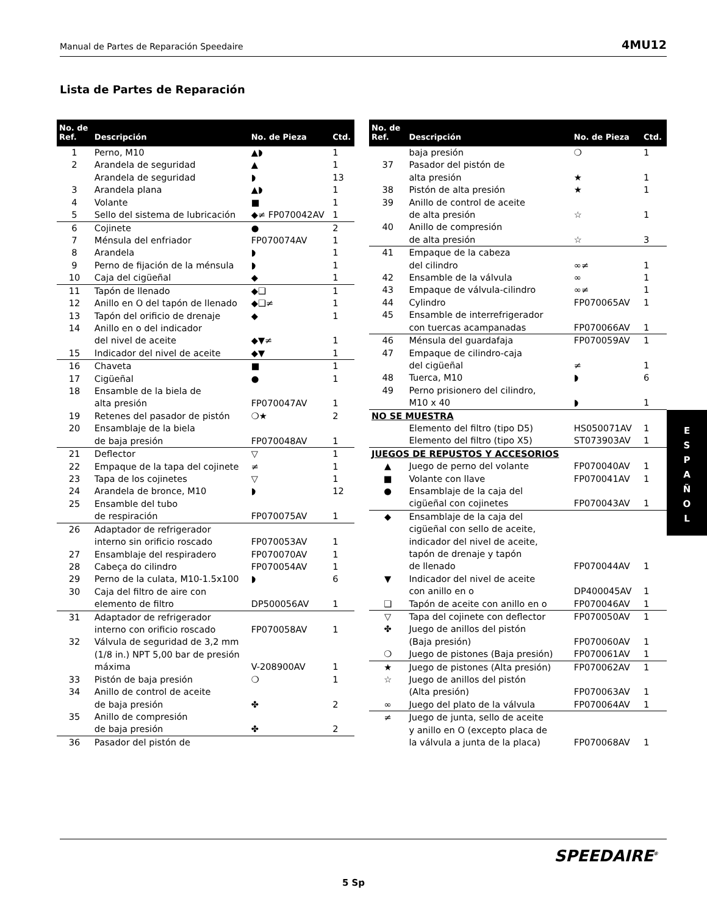Manual de Partes de Reparación Speedaire 4MU12
Lista de Partes de Reparación
| No. de Ref. | Descripción | No. de Pieza | Ctd. |
| --- | --- | --- | --- |
| 1 | Perno, M10 | ▲◗ | 1 |
| 2 | Arandela de seguridad | ▲ | 1 |
| | Arandela de seguridad | ◗ | 13 |
| 3 | Arandela plana | ▲◗ | 1 |
| 4 | Volante | ■ | 1 |
| 5 | Sello del sistema de lubricación | ◆≠ FP070042AV | 1 |
| 6 | Cojinete | ● | 2 |
| 7 | Ménsula del enfriador | FP070074AV | 1 |
| 8 | Arandela | ◗ | 1 |
| 9 | Perno de fijación de la ménsula | ◗ | 1 |
| 10 | Caja del cigüeñal | ◆ | 1 |
| 11 | Tapón de llenado | ◆❑ | 1 |
| 12 | Anillo en O del tapón de llenado | ◆❑≠ | 1 |
| 13 | Tapón del orificio de drenaje | ◆ | 1 |
| 14 | Anillo en o del indicador del nivel de aceite | ◆▼≠ | 1 |
| 15 | Indicador del nivel de aceite | ◆▼ | 1 |
| 16 | Chaveta | ■ | 1 |
| 17 | Cigüeñal | ● | 1 |
| 18 | Ensamble de la biela de alta presión | FP070047AV | 1 |
| 19 | Retenes del pasador de pistón | ❍★ | 2 |
| 20 | Ensamblaje de la biela de baja presión | FP070048AV | 1 |
| 21 | Deflector | ▽ | 1 |
| 22 | Empaque de la tapa del cojinete | ≠ | 1 |
| 23 | Tapa de los cojinetes | ▽ | 1 |
| 24 | Arandela de bronce, M10 | ◗ | 12 |
| 25 | Ensamble del tubo de respiración | FP070075AV | 1 |
| 26 | Adaptador de refrigerador interno sin orificio roscado | FP070053AV | 1 |
| 27 | Ensamblaje del respiradero | FP070070AV | 1 |
| 28 | Cabeça do cilindro | FP070054AV | 1 |
| 29 | Perno de la culata, M10-1.5x100 | ◗ | 6 |
| 30 | Caja del filtro de aire con elemento de filtro | DP500056AV | 1 |
| 31 | Adaptador de refrigerador interno con orificio roscado | FP070058AV | 1 |
| 32 | Válvula de seguridad de 3,2 mm (1/8 in.) NPT 5,00 bar de presión máxima | V-208900AV | 1 |
| 33 | Pistón de baja presión | ❍ | 1 |
| 34 | Anillo de control de aceite de baja presión | ✤ | 2 |
| 35 | Anillo de compresión de baja presión | ✤ | 2 |
| 36 | Pasador del pistón de | | |
| No. de Ref. | Descripción | No. de Pieza | Ctd. |
| --- | --- | --- | --- |
| | baja presión | ❍ | 1 |
| 37 | Pasador del pistón de alta presión | ★ | 1 |
| 38 | Pistón de alta presión | ★ | 1 |
| 39 | Anillo de control de aceite de alta presión | ☆ | 1 |
| 40 | Anillo de compresión de alta presión | ☆ | 3 |
| 41 | Empaque de la cabeza del cilindro | ∞≠ | 1 |
| 42 | Ensamble de la válvula | ∞ | 1 |
| 43 | Empaque de válvula-cilindro | ∞≠ | 1 |
| 44 | Cylindro | FP070065AV | 1 |
| 45 | Ensamble de interrefrigerador con tuercas acampanadas | FP070066AV | 1 |
| 46 | Ménsula del guardafaja | FP070059AV | 1 |
| 47 | Empaque de cilindro-caja del cigüeñal | ≠ | 1 |
| 48 | Tuerca, M10 | ◗ | 6 |
| 49 | Perno prisionero del cilindro, M10 x 40 | ◗ | 1 |
| NO SE MUESTRA | | | |
| | Elemento del filtro (tipo D5) | HS050071AV | 1 |
| | Elemento del filtro (tipo X5) | ST073903AV | 1 |
| JUEGOS DE REPUSTOS Y ACCESORIOS | | | |
| ▲ | Juego de perno del volante | FP070040AV | 1 |
| ■ | Volante con llave | FP070041AV | 1 |
| ● | Ensamblaje de la caja del cigüeñal con cojinetes | FP070043AV | 1 |
| ◆ | Ensamblaje de la caja del cigüeñal con sello de aceite, indicador del nivel de aceite, tapón de drenaje y tapón de llenado | FP070044AV | 1 |
| ▼ | Indicador del nivel de aceite con anillo en o | DP400045AV | 1 |
| ❑ | Tapón de aceite con anillo en o | FP070046AV | 1 |
| ▽ | Tapa del cojinete con deflector | FP070050AV | 1 |
| ✤ | Juego de anillos del pistón (Baja presión) | FP070060AV | 1 |
| ❍ | Juego de pistones (Baja presión) | FP070061AV | 1 |
| ★ | Juego de pistones (Alta presión) | FP070062AV | 1 |
| ☆ | Juego de anillos del pistón (Alta presión) | FP070063AV | 1 |
| ∞ | Juego del plato de la válvula | FP070064AV | 1 |
| ≠ | Juego de junta, sello de aceite y anillo en O (excepto placa de la válvula a junta de la placa) | FP070068AV | 1 |
E
S
P
A
Ñ
O
L
SPEEDAIRE<sup>®</sup>
5 Sp